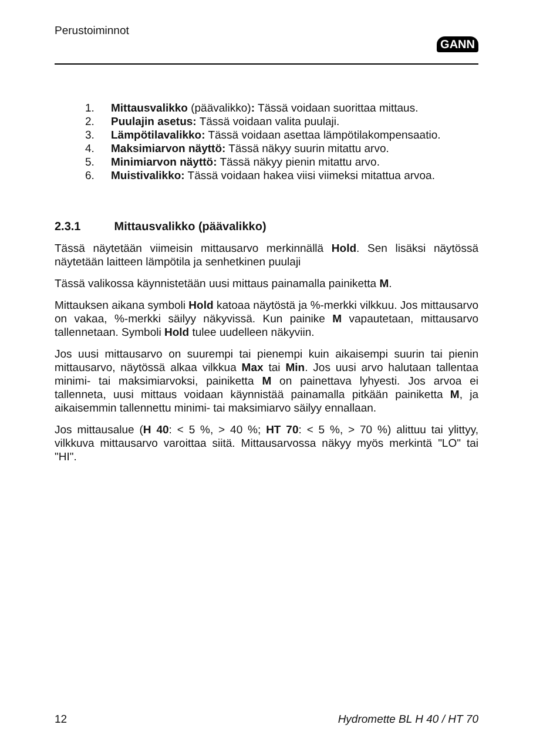Perustoiminnot
GANN
1. Mittausvalikko (päävalikko): Tässä voidaan suorittaa mittaus.
2. Puulajin asetus: Tässä voidaan valita puulaji.
3. Lämpötilavalikko: Tässä voidaan asettaa lämpötilakompensaatio.
4. Maksimiarvon näyttö: Tässä näkyy suurin mitattu arvo.
5. Minimiarvon näyttö: Tässä näkyy pienin mitattu arvo.
6. Muistivalikko: Tässä voidaan hakea viisi viimeksi mitattua arvoa.
2.3.1 Mittausvalikko (päävalikko)
Tässä näytetään viimeisin mittausarvo merkinnällä Hold. Sen lisäksi näytössä näytetään laitteen lämpötila ja senhetkinen puulaji
Tässä valikossa käynnistetään uusi mittaus painamalla painiketta M.
Mittauksen aikana symboli Hold katoaa näytöstä ja %-merkki vilkkuu. Jos mittausarvo on vakaa, %-merkki säilyy näkyvissä. Kun painike M vapautetaan, mittausarvo tallennetaan. Symboli Hold tulee uudelleen näkyviin.
Jos uusi mittausarvo on suurempi tai pienempi kuin aikaisempi suurin tai pienin mittausarvo, näytössä alkaa vilkkua Max tai Min. Jos uusi arvo halutaan tallentaa minimi- tai maksimiarvoksi, painiketta M on painettava lyhyesti. Jos arvoa ei tallenneta, uusi mittaus voidaan käynnistää painamalla pitkään painiketta M, ja aikaisemmin tallennettu minimi- tai maksimiarvo säilyy ennallaan.
Jos mittausalue (H 40: < 5 %, > 40 %; HT 70: < 5 %, > 70 %) alittuu tai ylittyy, vilkkuva mittausarvo varoittaa siitä. Mittausarvossa näkyy myös merkintä "LO" tai "HI".
12 Hydromette BL H 40 / HT 70